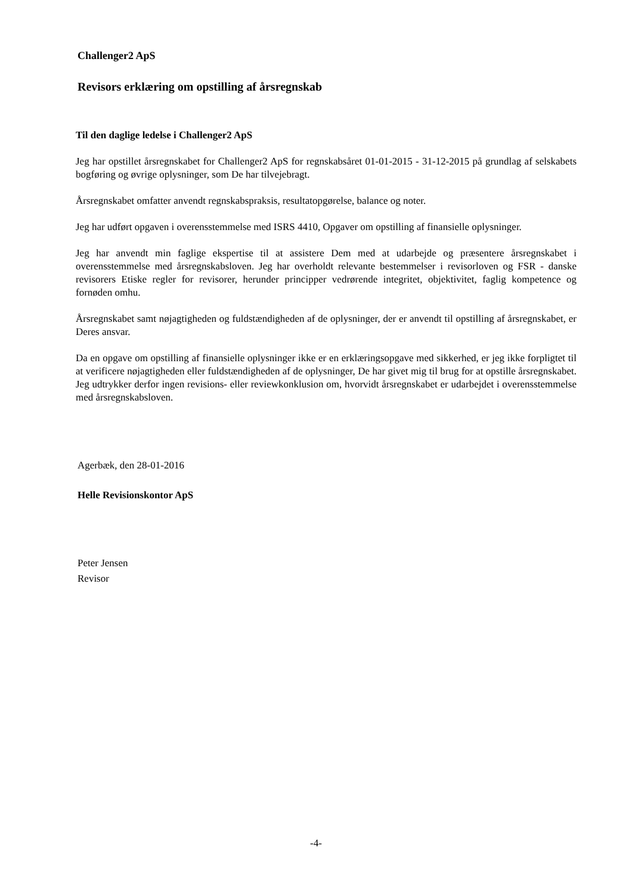Challenger2 ApS
Revisors erklæring om opstilling af årsregnskab
Til den daglige ledelse i Challenger2 ApS
Jeg har opstillet årsregnskabet for Challenger2 ApS for regnskabsåret 01-01-2015 - 31-12-2015 på grundlag af selskabets bogføring og øvrige oplysninger, som De har tilvejebragt.
Årsregnskabet omfatter anvendt regnskabspraksis, resultatopgørelse, balance og noter.
Jeg har udført opgaven i overensstemmelse med ISRS 4410, Opgaver om opstilling af finansielle oplysninger.
Jeg har anvendt min faglige ekspertise til at assistere Dem med at udarbejde og præsentere årsregnskabet i overensstemmelse med årsregnskabsloven. Jeg har overholdt relevante bestemmelser i revisorloven og FSR - danske revisorers Etiske regler for revisorer, herunder principper vedrørende integritet, objektivitet, faglig kompetence og fornøden omhu.
Årsregnskabet samt nøjagtigheden og fuldstændigheden af de oplysninger, der er anvendt til opstilling af årsregnskabet, er Deres ansvar.
Da en opgave om opstilling af finansielle oplysninger ikke er en erklæringsopgave med sikkerhed, er jeg ikke forpligtet til at verificere nøjagtigheden eller fuldstændigheden af de oplysninger, De har givet mig til brug for at opstille årsregnskabet. Jeg udtrykker derfor ingen revisions- eller reviewkonklusion om, hvorvidt årsregnskabet er udarbejdet i overensstemmelse med årsregnskabsloven.
Agerbæk, den 28-01-2016
Helle Revisionskontor ApS
Peter Jensen
Revisor
-4-